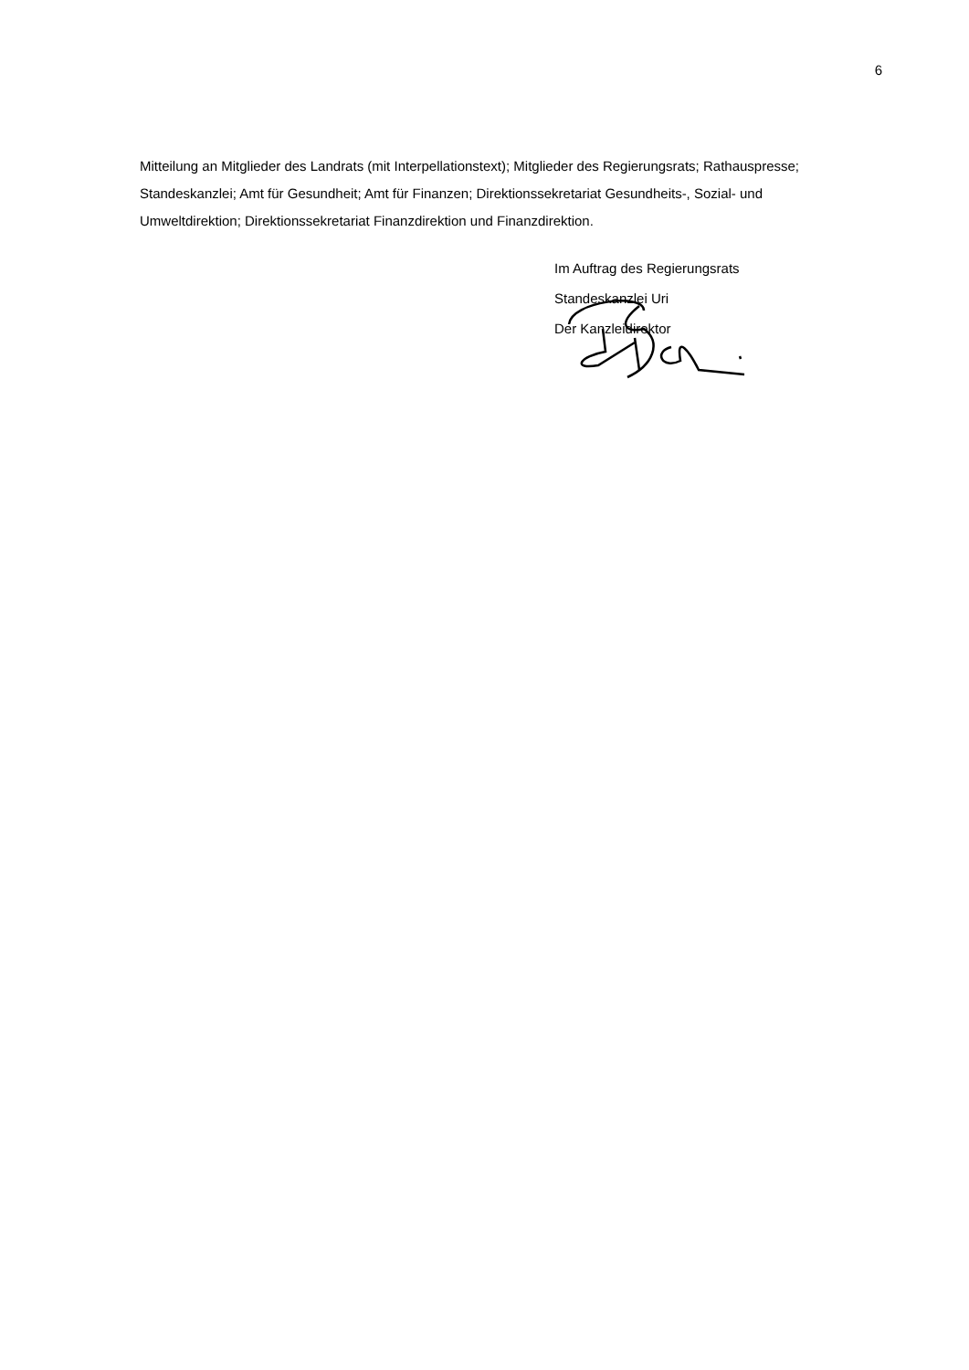6
Mitteilung an Mitglieder des Landrats (mit Interpellationstext); Mitglieder des Regierungsrats; Rathauspresse; Standeskanzlei; Amt für Gesundheit; Amt für Finanzen; Direktionssekretariat Gesundheits-, Sozial- und Umweltdirektion; Direktionssekretariat Finanzdirektion und Finanzdirektion.
Im Auftrag des Regierungsrats
Standeskanzlei Uri
Der Kanzleidirektor